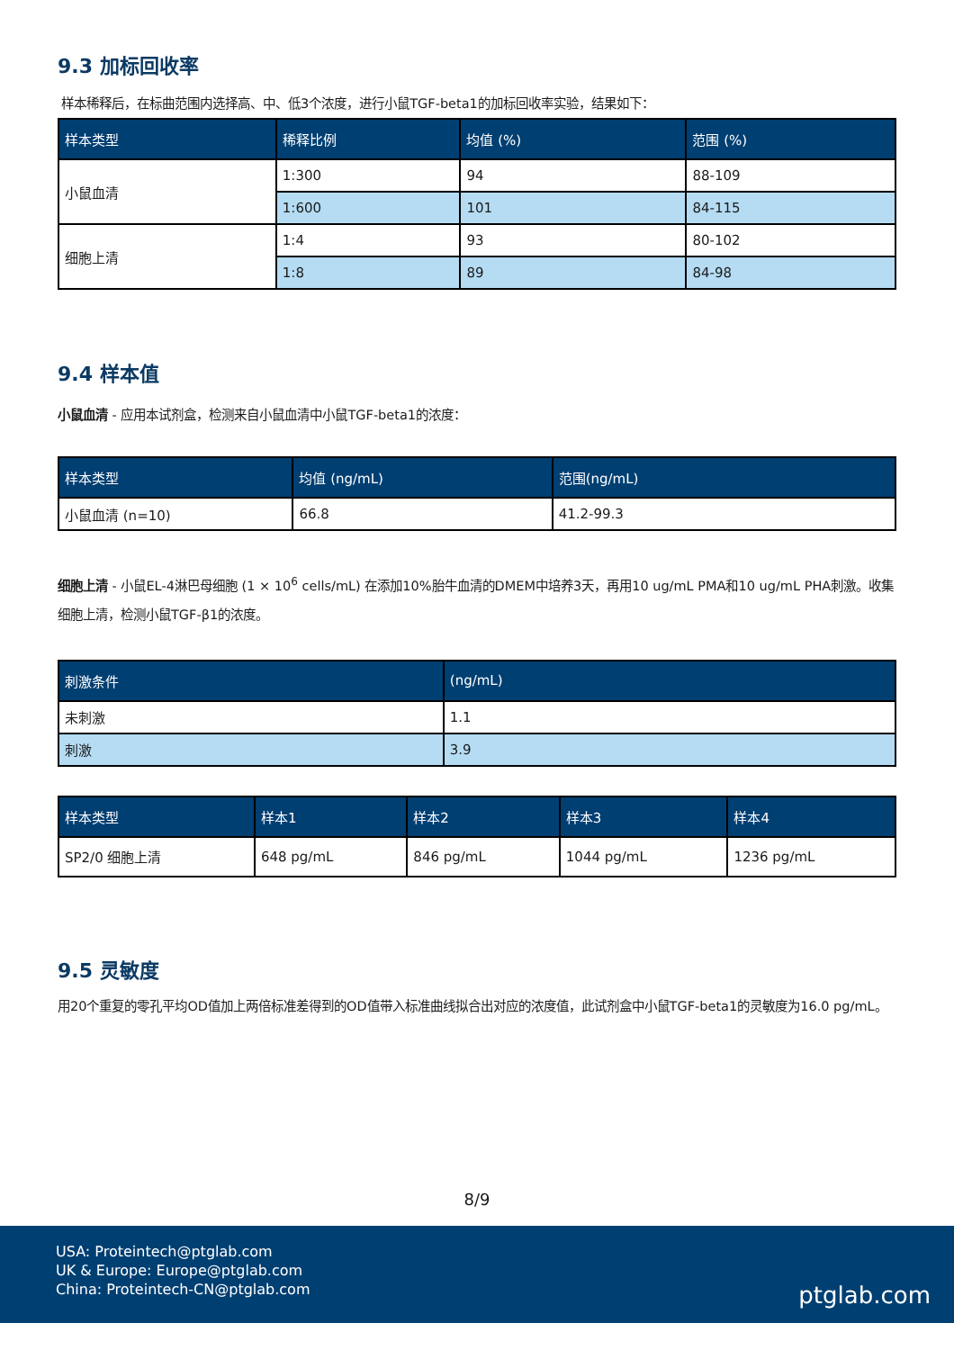9.3 加标回收率
样本稀释后，在标曲范围内选择高、中、低3个浓度，进行小鼠TGF-beta1的加标回收率实验，结果如下：
| 样本类型 | 稀释比例 | 均值 (%) | 范围 (%) |
| --- | --- | --- | --- |
| 小鼠血清 | 1:300 | 94 | 88-109 |
| | 1:600 | 101 | 84-115 |
| 细胞上清 | 1:4 | 93 | 80-102 |
| | 1:8 | 89 | 84-98 |
9.4 样本值
小鼠血清 - 应用本试剂盒，检测来自小鼠血清中小鼠TGF-beta1的浓度：
| 样本类型 | 均值 (ng/mL) | 范围(ng/mL) |
| --- | --- | --- |
| 小鼠血清 (n=10) | 66.8 | 41.2-99.3 |
细胞上清 - 小鼠EL-4淋巴母细胞 (1 × 10<sup>6</sup> cells/mL) 在添加10%胎牛血清的DMEM中培养3天，再用10 ug/mL PMA和10 ug/mL PHA刺激。收集细胞上清，检测小鼠TGF-β1的浓度。
| 刺激条件 | (ng/mL) |
| --- | --- |
| 未刺激 | 1.1 |
| 刺激 | 3.9 |
| 样本类型 | 样本1 | 样本2 | 样本3 | 样本4 |
| --- | --- | --- | --- | --- |
| SP2/0 细胞上清 | 648 pg/mL | 846 pg/mL | 1044 pg/mL | 1236 pg/mL |
9.5 灵敏度
用20个重复的零孔平均OD值加上两倍标准差得到的OD值带入标准曲线拟合出对应的浓度值，此试剂盒中小鼠TGF-beta1的灵敏度为16.0 pg/mL。
8/9
USA: Proteintech@ptglab.com
UK & Europe: Europe@ptglab.com
China: Proteintech-CN@ptglab.com
ptglab.com